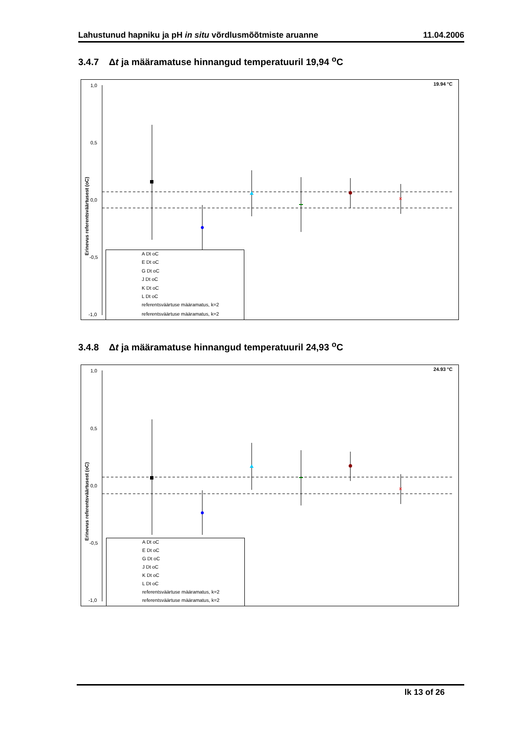Lahustunud hapniku ja pH in situ võrdlusmõõtmiste aruanne 11.04.2006
3.4.7 Δt ja määramatuse hinnangud temperatuuril 19,94 <sup>o</sup>C
19.94 °C
1,0
0,5
0,0
-0,5
-1,0
Erinevus referentsväärtusest (oC)
×
A Dt oC
E Dt oC
G Dt oC
J Dt oC
K Dt oC
L Dt oC
referentsväärtuse määramatus, k=2
referentsväärtuse määramatus, k=2
3.4.8 Δt ja määramatuse hinnangud temperatuuril 24,93 <sup>o</sup>C
24.93 °C
1,0
0,5
0,0
-0,5
-1,0
Erinevus referentsväärtusest (oC)
×
A Dt oC
E Dt oC
G Dt oC
J Dt oC
K Dt oC
L Dt oC
referentsväärtuse määramatus, k=2
referentsväärtuse määramatus, k=2
lk 13 of 26